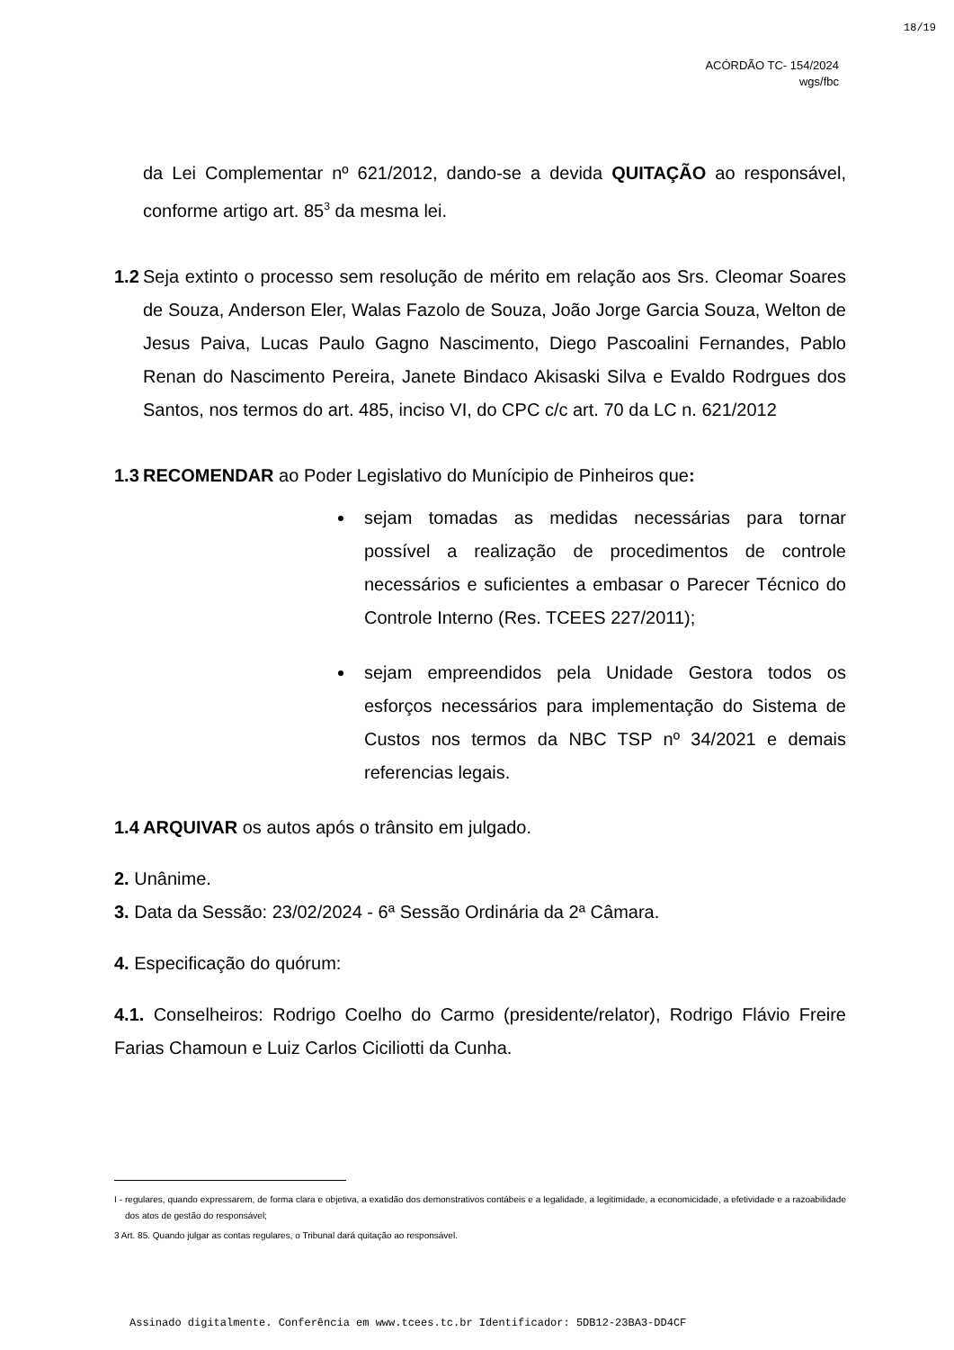18/19
ACÓRDÃO TC- 154/2024
wgs/fbc
da Lei Complementar nº 621/2012, dando-se a devida QUITAÇÃO ao responsável, conforme artigo art. 85<sup>3</sup> da mesma lei.
1.2 Seja extinto o processo sem resolução de mérito em relação aos Srs. Cleomar Soares de Souza, Anderson Eler, Walas Fazolo de Souza, João Jorge Garcia Souza, Welton de Jesus Paiva, Lucas Paulo Gagno Nascimento, Diego Pascoalini Fernandes, Pablo Renan do Nascimento Pereira, Janete Bindaco Akisaski Silva e Evaldo Rodrgues dos Santos, nos termos do art. 485, inciso VI, do CPC c/c art. 70 da LC n. 621/2012
1.3 RECOMENDAR ao Poder Legislativo do Munícipio de Pinheiros que:
sejam tomadas as medidas necessárias para tornar possível a realização de procedimentos de controle necessários e suficientes a embasar o Parecer Técnico do Controle Interno (Res. TCEES 227/2011);
sejam empreendidos pela Unidade Gestora todos os esforços necessários para implementação do Sistema de Custos nos termos da NBC TSP nº 34/2021 e demais referencias legais.
1.4 ARQUIVAR os autos após o trânsito em julgado.
2. Unânime.
3. Data da Sessão: 23/02/2024 - 6ª Sessão Ordinária da 2ª Câmara.
4. Especificação do quórum:
4.1. Conselheiros: Rodrigo Coelho do Carmo (presidente/relator), Rodrigo Flávio Freire Farias Chamoun e Luiz Carlos Ciciliotti da Cunha.
I - regulares, quando expressarem, de forma clara e objetiva, a exatidão dos demonstrativos contábeis e a legalidade, a legitimidade, a economicidade, a efetividade e a razoabilidade dos atos de gestão do responsável;
3 Art. 85. Quando julgar as contas regulares, o Tribunal dará quitação ao responsável.
Assinado digitalmente. Conferência em www.tcees.tc.br Identificador: 5DB12-23BA3-DD4CF